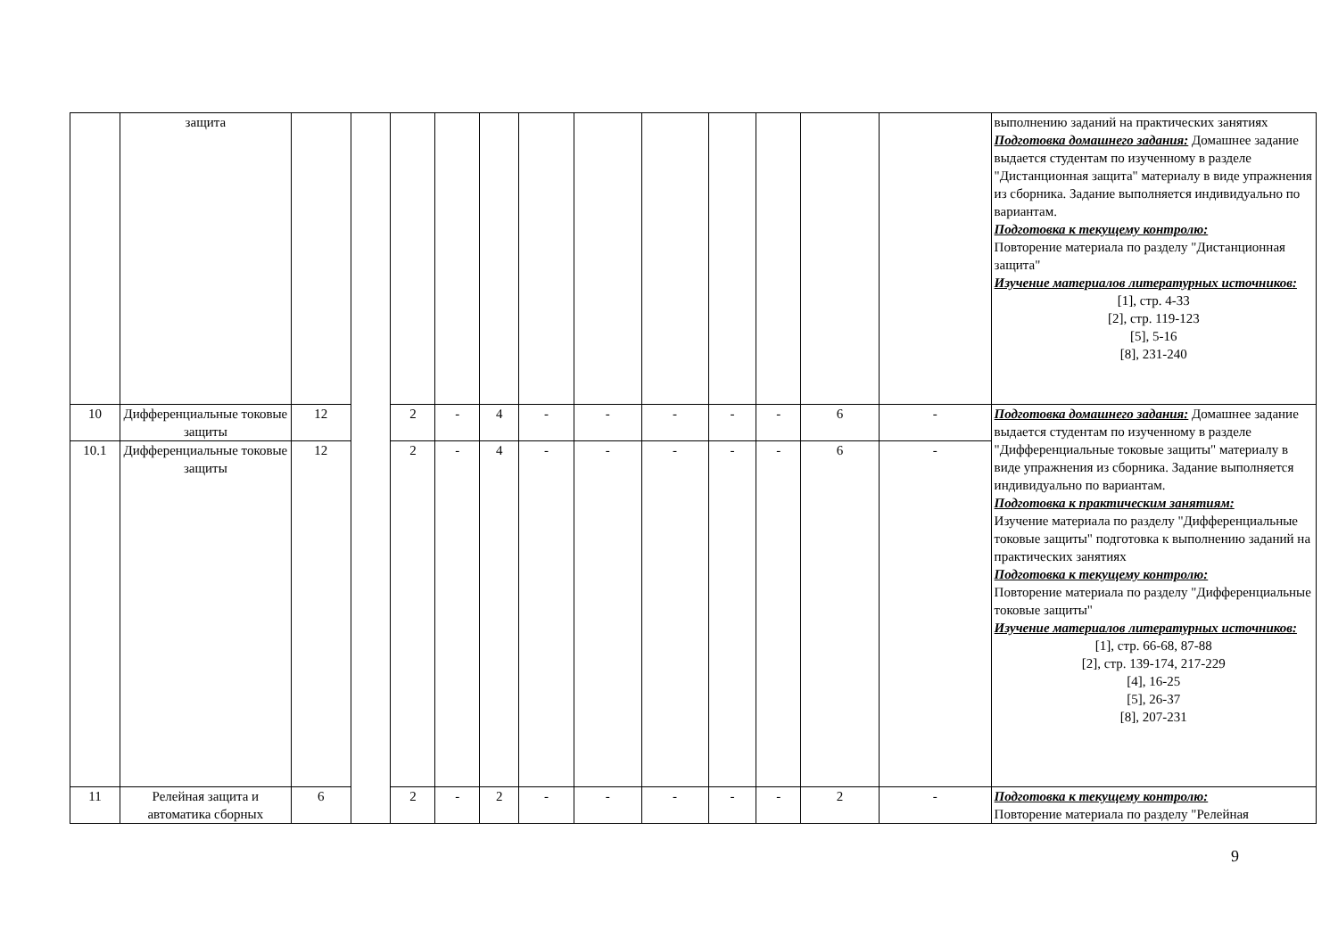| | защита | | | | | | | | | | | | | выполнению заданий на практических занятиях Подготовка домашнего задания: Домашнее задание выдается студентам по изученному в разделе "Дистанционная защита" материалу в виде упражнения из сборника. Задание выполняется индивидуально по вариантам. Подготовка к текущему контролю: Повторение материала по разделу "Дистанционная защита" Изучение материалов литературных источников: [1], стр. 4-33 [2], стр. 119-123 [5], 5-16 [8], 231-240 |
| 10 | Дифференциальные токовые защиты | 12 | | 2 | - | 4 | - | - | - | - | - | 6 | - | Подготовка домашнего задания: Домашнее задание выдается студентам по изученному в разделе "Дифференциальные токовые защиты" материалу в виде упражнения из сборника. Задание выполняется индивидуально по вариантам. Подготовка к практическим занятиям: Изучение материала по разделу "Дифференциальные токовые защиты" подготовка к выполнению заданий на практических занятиях Подготовка к текущему контролю: Повторение материала по разделу "Дифференциальные токовые защиты" Изучение материалов литературных источников: [1], стр. 66-68, 87-88 [2], стр. 139-174, 217-229 [4], 16-25 [5], 26-37 [8], 207-231 |
| 10.1 | Дифференциальные токовые защиты | 12 | | 2 | - | 4 | - | - | - | - | - | 6 | - | |
| 11 | Релейная защита и автоматика сборных | 6 | | 2 | - | 2 | - | - | - | - | - | 2 | - | Подготовка к текущему контролю: Повторение материала по разделу "Релейная |
9